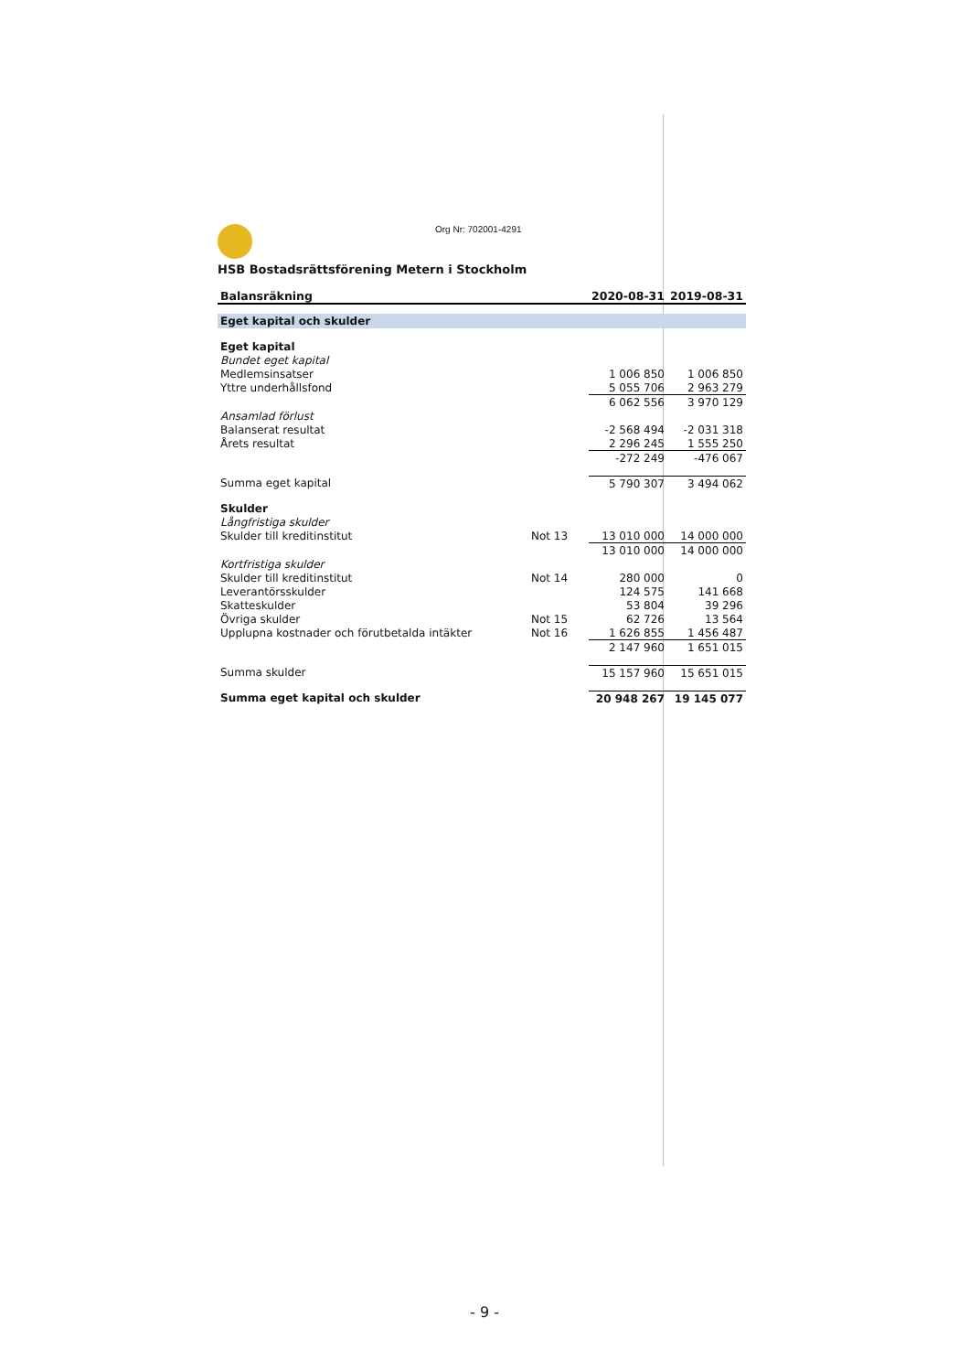Org Nr: 702001-4291
HSB Bostadsrättsförening Metern i Stockholm
| Balansräkning | | 2020-08-31 | 2019-08-31 |
| --- | --- | --- | --- |
| Eget kapital och skulder | | | |
| Eget kapital | | | |
| Bundet eget kapital | | | |
| Medlemsinsatser | | 1 006 850 | 1 006 850 |
| Yttre underhållsfond | | 5 055 706 | 2 963 279 |
| | | 6 062 556 | 3 970 129 |
| Ansamlad förlust | | | |
| Balanserat resultat | | -2 568 494 | -2 031 318 |
| Årets resultat | | 2 296 245 | 1 555 250 |
| | | -272 249 | -476 067 |
| Summa eget kapital | | 5 790 307 | 3 494 062 |
| Skulder | | | |
| Långfristiga skulder | | | |
| Skulder till kreditinstitut | Not 13 | 13 010 000 | 14 000 000 |
| | | 13 010 000 | 14 000 000 |
| Kortfristiga skulder | | | |
| Skulder till kreditinstitut | Not 14 | 280 000 | 0 |
| Leverantörsskulder | | 124 575 | 141 668 |
| Skatteskulder | | 53 804 | 39 296 |
| Övriga skulder | Not 15 | 62 726 | 13 564 |
| Upplupna kostnader och förutbetalda intäkter | Not 16 | 1 626 855 | 1 456 487 |
| | | 2 147 960 | 1 651 015 |
| Summa skulder | | 15 157 960 | 15 651 015 |
| Summa eget kapital och skulder | | 20 948 267 | 19 145 077 |
- 9 -